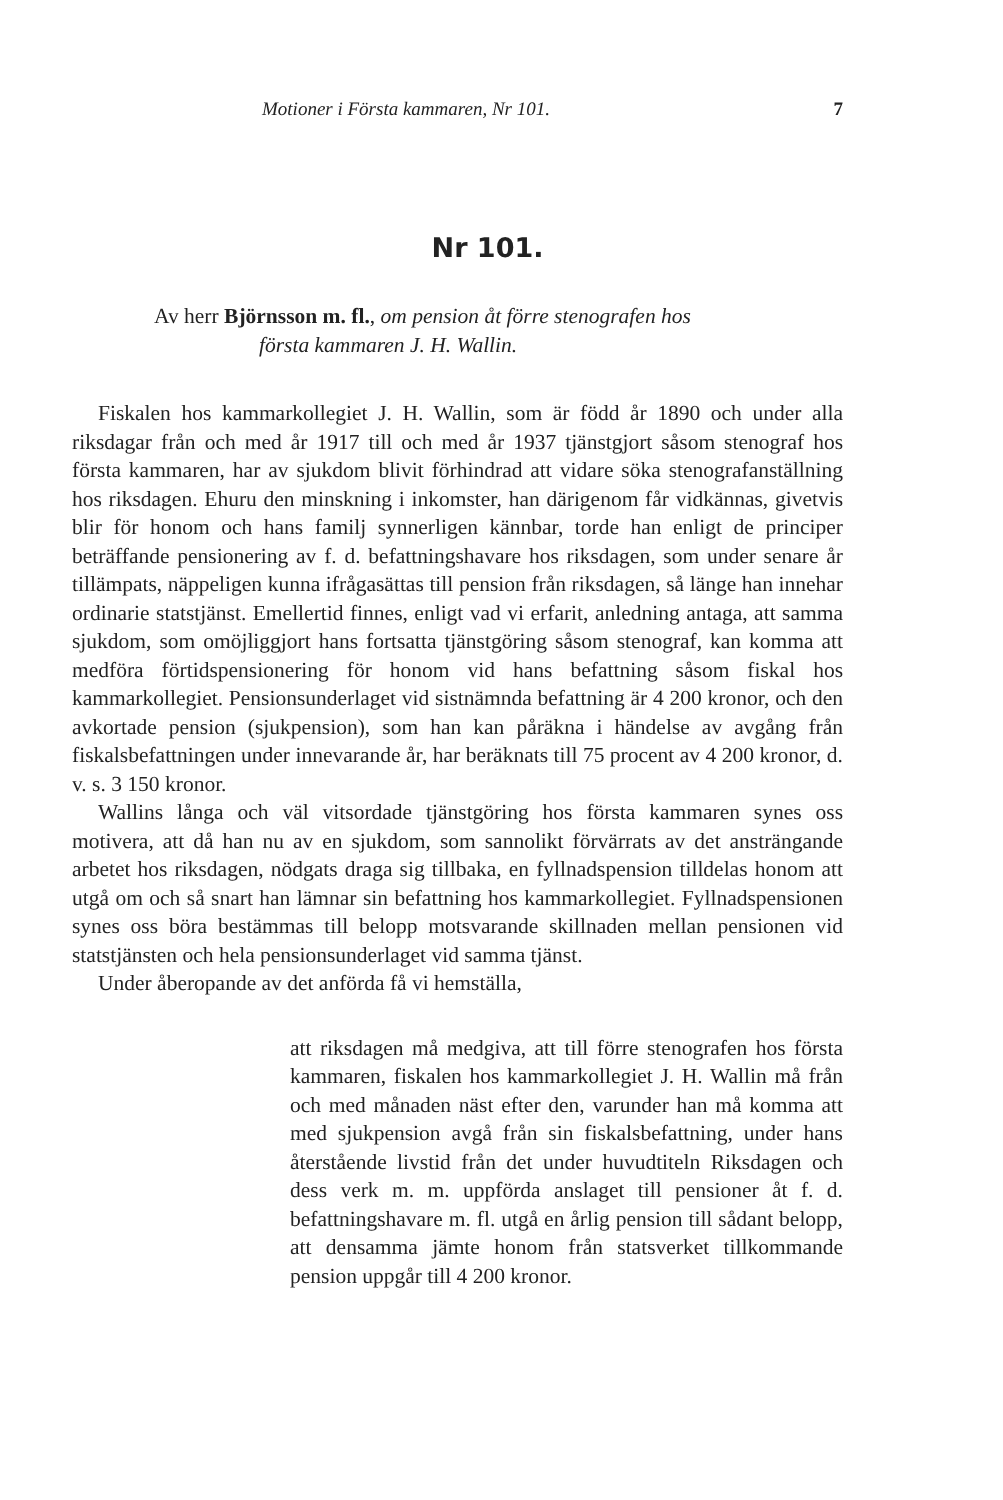Motioner i Första kammaren, Nr 101. 7
Nr 101.
Av herr Björnsson m. fl., om pension åt förre stenografen hos
första kammaren J. H. Wallin.
Fiskalen hos kammarkollegiet J. H. Wallin, som är född år 1890 och under alla riksdagar från och med år 1917 till och med år 1937 tjänstgjort såsom stenograf hos första kammaren, har av sjukdom blivit förhindrad att vidare söka stenografanställning hos riksdagen. Ehuru den minskning i inkomster, han därigenom får vidkännas, givetvis blir för honom och hans familj synnerligen kännbar, torde han enligt de principer beträffande pensionering av f. d. befattningshavare hos riksdagen, som under senare år tillämpats, näppeligen kunna ifrågasättas till pension från riksdagen, så länge han innehar ordinarie statstjänst. Emellertid finnes, enligt vad vi erfarit, anledning antaga, att samma sjukdom, som omöjliggjort hans fortsatta tjänstgöring såsom stenograf, kan komma att medföra förtidspensionering för honom vid hans befattning såsom fiskal hos kammarkollegiet. Pensionsunderlaget vid sistnämnda befattning är 4 200 kronor, och den avkortade pension (sjukpension), som han kan påräkna i händelse av avgång från fiskalsbefattningen under innevarande år, har beräknats till 75 procent av 4 200 kronor, d. v. s. 3 150 kronor.
Wallins långa och väl vitsordade tjänstgöring hos första kammaren synes oss motivera, att då han nu av en sjukdom, som sannolikt förvärrats av det ansträngande arbetet hos riksdagen, nödgats draga sig tillbaka, en fyllnadspension tilldelas honom att utgå om och så snart han lämnar sin befattning hos kammarkollegiet. Fyllnadspensionen synes oss böra bestämmas till belopp motsvarande skillnaden mellan pensionen vid statstjänsten och hela pensionsunderlaget vid samma tjänst.
Under åberopande av det anförda få vi hemställa,
att riksdagen må medgiva, att till förre stenografen hos första kammaren, fiskalen hos kammarkollegiet J. H. Wallin må från och med månaden näst efter den, varunder han må komma att med sjukpension avgå från sin fiskalsbefattning, under hans återstående livstid från det under huvudtiteln Riksdagen och dess verk m. m. uppförda anslaget till pensioner åt f. d. befattningshavare m. fl. utgå en årlig pension till sådant belopp, att densamma jämte honom från statsverket tillkommande pension uppgår till 4 200 kronor.